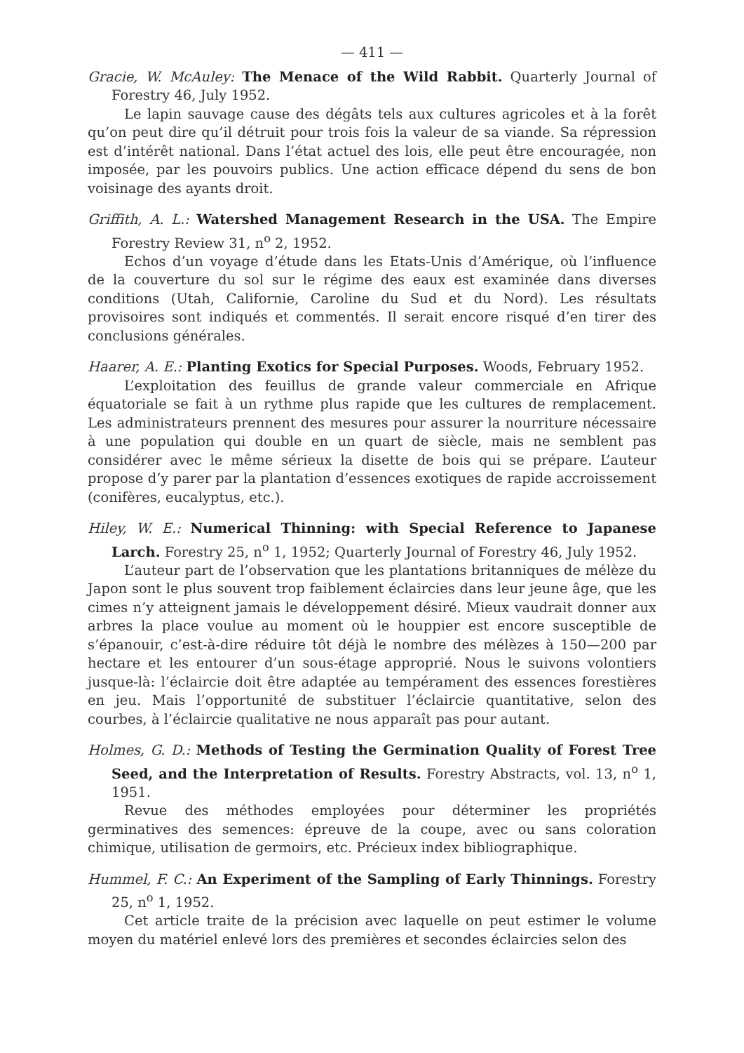— 411 —
Gracie, W. McAuley: The Menace of the Wild Rabbit. Quarterly Journal of Forestry 46, July 1952.
Le lapin sauvage cause des dégâts tels aux cultures agricoles et à la forêt qu’on peut dire qu’il détruit pour trois fois la valeur de sa viande. Sa répression est d’intérêt national. Dans l’état actuel des lois, elle peut être encouragée, non imposée, par les pouvoirs publics. Une action efficace dépend du sens de bon voisinage des ayants droit.
Griffith, A. L.: Watershed Management Research in the USA. The Empire Forestry Review 31, n<sup>o</sup> 2, 1952.
Echos d’un voyage d’étude dans les Etats-Unis d’Amérique, où l’influence de la couverture du sol sur le régime des eaux est examinée dans diverses conditions (Utah, Californie, Caroline du Sud et du Nord). Les résultats provisoires sont indiqués et commentés. Il serait encore risqué d’en tirer des conclusions générales.
Haarer, A. E.: Planting Exotics for Special Purposes. Woods, February 1952.
L’exploitation des feuillus de grande valeur commerciale en Afrique équatoriale se fait à un rythme plus rapide que les cultures de remplacement. Les administrateurs prennent des mesures pour assurer la nourriture nécessaire à une population qui double en un quart de siècle, mais ne semblent pas considérer avec le même sérieux la disette de bois qui se prépare. L’auteur propose d’y parer par la plantation d’essences exotiques de rapide accroissement (conifères, eucalyptus, etc.).
Hiley, W. E.: Numerical Thinning: with Special Reference to Japanese Larch. Forestry 25, n<sup>o</sup> 1, 1952; Quarterly Journal of Forestry 46, July 1952.
L’auteur part de l’observation que les plantations britanniques de mélèze du Japon sont le plus souvent trop faiblement éclaircies dans leur jeune âge, que les cimes n’y atteignent jamais le développement désiré. Mieux vaudrait donner aux arbres la place voulue au moment où le houppier est encore susceptible de s’épanouir, c’est-à-dire réduire tôt déjà le nombre des mélèzes à 150—200 par hectare et les entourer d’un sous-étage approprié. Nous le suivons volontiers jusque-là: l’éclaircie doit être adaptée au tempérament des essences forestières en jeu. Mais l’opportunité de substituer l’éclaircie quantitative, selon des courbes, à l’éclaircie qualitative ne nous apparaît pas pour autant.
Holmes, G. D.: Methods of Testing the Germination Quality of Forest Tree Seed, and the Interpretation of Results. Forestry Abstracts, vol. 13, n<sup>o</sup> 1, 1951.
Revue des méthodes employées pour déterminer les propriétés germinatives des semences: épreuve de la coupe, avec ou sans coloration chimique, utilisation de germoirs, etc. Précieux index bibliographique.
Hummel, F. C.: An Experiment of the Sampling of Early Thinnings. Forestry 25, n<sup>o</sup> 1, 1952.
Cet article traite de la précision avec laquelle on peut estimer le volume moyen du matériel enlevé lors des premières et secondes éclaircies selon des